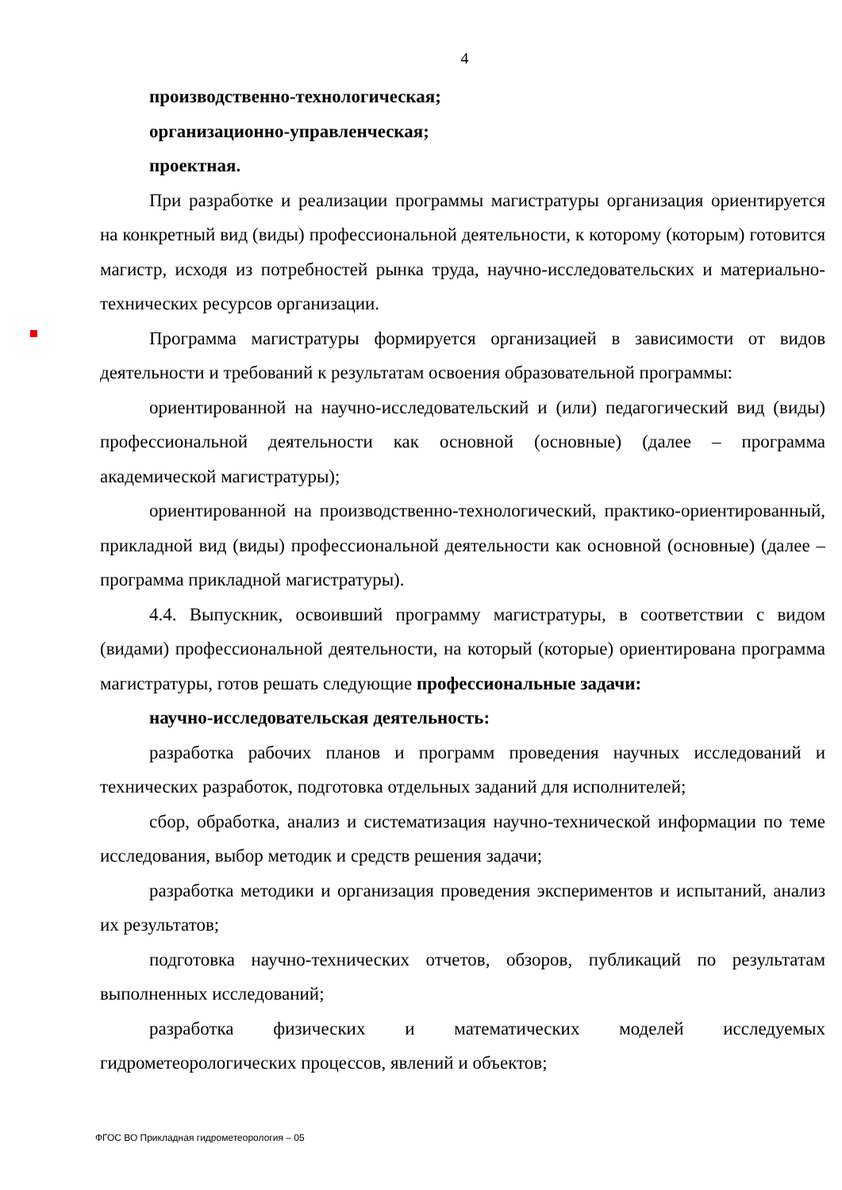4
производственно-технологическая;
организационно-управленческая;
проектная.
При разработке и реализации программы магистратуры организация ориентируется на конкретный вид (виды) профессиональной деятельности, к которому (которым) готовится магистр, исходя из потребностей рынка труда, научно-исследовательских и материально-технических ресурсов организации.
Программа магистратуры формируется организацией в зависимости от видов деятельности и требований к результатам освоения образовательной программы:
ориентированной на научно-исследовательский и (или) педагогический вид (виды) профессиональной деятельности как основной (основные) (далее – программа академической магистратуры);
ориентированной на производственно-технологический, практико-ориентированный, прикладной вид (виды) профессиональной деятельности как основной (основные) (далее – программа прикладной магистратуры).
4.4. Выпускник, освоивший программу магистратуры, в соответствии с видом (видами) профессиональной деятельности, на который (которые) ориентирована программа магистратуры, готов решать следующие профессиональные задачи:
научно-исследовательская деятельность:
разработка рабочих планов и программ проведения научных исследований и технических разработок, подготовка отдельных заданий для исполнителей;
сбор, обработка, анализ и систематизация научно-технической информации по теме исследования, выбор методик и средств решения задачи;
разработка методики и организация проведения экспериментов и испытаний, анализ их результатов;
подготовка научно-технических отчетов, обзоров, публикаций по результатам выполненных исследований;
разработка физических и математических моделей исследуемых гидрометеорологических процессов, явлений и объектов;
ФГОС ВО Прикладная гидрометеорология – 05